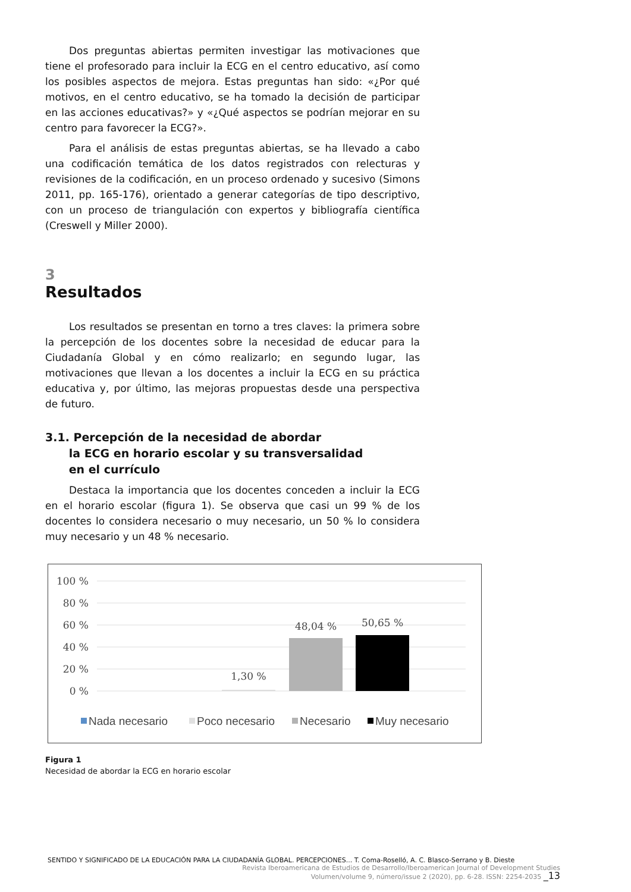Dos preguntas abiertas permiten investigar las motivaciones que tiene el profesorado para incluir la ECG en el centro educativo, así como los posibles aspectos de mejora. Estas preguntas han sido: «¿Por qué motivos, en el centro educativo, se ha tomado la decisión de participar en las acciones educativas?» y «¿Qué aspectos se podrían mejorar en su centro para favorecer la ECG?».
Para el análisis de estas preguntas abiertas, se ha llevado a cabo una codificación temática de los datos registrados con relecturas y revisiones de la codificación, en un proceso ordenado y sucesivo (Simons 2011, pp. 165-176), orientado a generar categorías de tipo descriptivo, con un proceso de triangulación con expertos y bibliografía científica (Creswell y Miller 2000).
3
Resultados
Los resultados se presentan en torno a tres claves: la primera sobre la percepción de los docentes sobre la necesidad de educar para la Ciudadanía Global y en cómo realizarlo; en segundo lugar, las motivaciones que llevan a los docentes a incluir la ECG en su práctica educativa y, por último, las mejoras propuestas desde una perspectiva de futuro.
3.1. Percepción de la necesidad de abordar
la ECG en horario escolar y su transversalidad
en el currículo
Destaca la importancia que los docentes conceden a incluir la ECG en el horario escolar (figura 1). Se observa que casi un 99 % de los docentes lo considera necesario o muy necesario, un 50 % lo considera muy necesario y un 48 % necesario.
100 %
80 %
60 %
40 %
20 %
0 %
1,30 %
48,04 %
50,65 %
Nada necesario
Poco necesario
Necesario
Muy necesario
Figura 1
Necesidad de abordar la ECG en horario escolar
SENTIDO Y SIGNIFICADO DE LA EDUCACIÓN PARA LA CIUDADANÍA GLOBAL. PERCEPCIONES... T. Coma-Roselló, A. C. Blasco-Serrano y B. Dieste
Revista Iberoamericana de Estudios de Desarrollo/Iberoamerican Journal of Development Studies
Volumen/volume 9, número/issue 2 (2020), pp. 6-28. ISSN: 2254-2035 _13